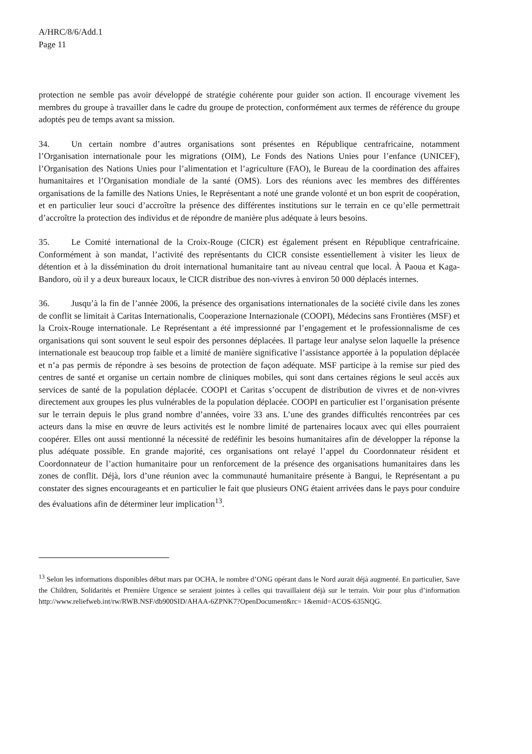A/HRC/8/6/Add.1
Page 11
protection ne semble pas avoir développé de stratégie cohérente pour guider son action. Il encourage vivement les membres du groupe à travailler dans le cadre du groupe de protection, conformément aux termes de référence du groupe adoptés peu de temps avant sa mission.
34. Un certain nombre d’autres organisations sont présentes en République centrafricaine, notamment l’Organisation internationale pour les migrations (OIM), Le Fonds des Nations Unies pour l’enfance (UNICEF), l’Organisation des Nations Unies pour l’alimentation et l’agriculture (FAO), le Bureau de la coordination des affaires humanitaires et l’Organisation mondiale de la santé (OMS). Lors des réunions avec les membres des différentes organisations de la famille des Nations Unies, le Représentant a noté une grande volonté et un bon esprit de coopération, et en particulier leur souci d’accroître la présence des différentes institutions sur le terrain en ce qu’elle permettrait d’accroître la protection des individus et de répondre de manière plus adéquate à leurs besoins.
35. Le Comité international de la Croix-Rouge (CICR) est également présent en République centrafricaine. Conformément à son mandat, l’activité des représentants du CICR consiste essentiellement à visiter les lieux de détention et à la dissémination du droit international humanitaire tant au niveau central que local. À Paoua et Kaga-Bandoro, où il y a deux bureaux locaux, le CICR distribue des non-vivres à environ 50 000 déplacés internes.
36. Jusqu’à la fin de l’année 2006, la présence des organisations internationales de la société civile dans les zones de conflit se limitait à Caritas Internationalis, Cooperazione Internazionale (COOPI), Médecins sans Frontières (MSF) et la Croix-Rouge internationale. Le Représentant a été impressionné par l’engagement et le professionnalisme de ces organisations qui sont souvent le seul espoir des personnes déplacées. Il partage leur analyse selon laquelle la présence internationale est beaucoup trop faible et a limité de manière significative l’assistance apportée à la population déplacée et n’a pas permis de répondre à ses besoins de protection de façon adéquate. MSF participe à la remise sur pied des centres de santé et organise un certain nombre de cliniques mobiles, qui sont dans certaines régions le seul accès aux services de santé de la population déplacée. COOPI et Caritas s’occupent de distribution de vivres et de non-vivres directement aux groupes les plus vulnérables de la population déplacée. COOPI en particulier est l’organisation présente sur le terrain depuis le plus grand nombre d’années, voire 33 ans. L’une des grandes difficultés rencontrées par ces acteurs dans la mise en œuvre de leurs activités est le nombre limité de partenaires locaux avec qui elles pourraient coopérer. Elles ont aussi mentionné la nécessité de redéfinir les besoins humanitaires afin de développer la réponse la plus adéquate possible. En grande majorité, ces organisations ont relayé l’appel du Coordonnateur résident et Coordonnateur de l’action humanitaire pour un renforcement de la présence des organisations humanitaires dans les zones de conflit. Déjà, lors d’une réunion avec la communauté humanitaire présente à Bangui, le Représentant a pu constater des signes encourageants et en particulier le fait que plusieurs ONG étaient arrivées dans le pays pour conduire des évaluations afin de déterminer leur implication<sup>13</sup>.
<sup>13</sup> Selon les informations disponibles début mars par OCHA, le nombre d’ONG opérant dans le Nord aurait déjà augmenté. En particulier, Save the Children, Solidarités et Première Urgence se seraient jointes à celles qui travaillaient déjà sur le terrain. Voir pour plus d’information http://www.reliefweb.int/rw/RWB.NSF/db900SID/AHAA-6ZPNK7?OpenDocument&rc= 1&emid=ACOS-635NQG.